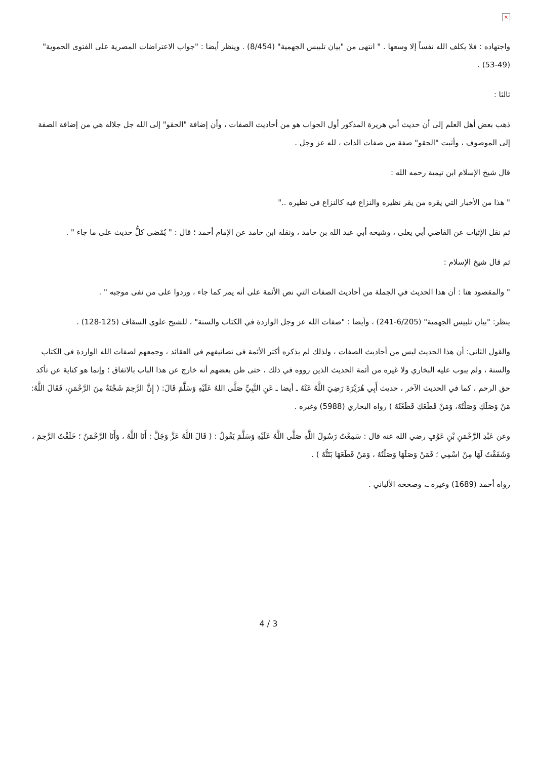×
واجتهاده : فلا يكلف الله نفساً إلا وسعها . " انتهى من "بيان تلبيس الجهمية" (8/454) . وينظر أيضا : "جواب الاعتراضات المصرية على الفتوى الحموية" (49-53) .
ثالثا :
ذهب بعض أهل العلم إلى أن حديث أبي هريرة المذكور أول الجواب هو من أحاديث الصفات ، وأن إضافة "الحقو" إلى الله جل جلاله هي من إضافة الصفة إلى الموصوف ، وأثبت "الحقو" صفة من صفات الذات ، لله عز وجل .
قال شيخ الإسلام ابن تيمية رحمه الله :
" هذا من الأخبار التي يقره من يقر نظيره والنزاع فيه كالنزاع في نظيره .."
ثم نقل الإثبات عن القاضي أبي يعلى ، وشيخه أبي عبد الله بن حامد ، ونقله ابن حامد عن الإمام أحمد ؛ قال : " يُمْضى كلُّ حديث على ما جاء " .
ثم قال شيخ الإسلام :
" والمقصود هنا : أن هذا الحديث في الجملة من أحاديث الصفات التي نص الأئمة على أنه يمر كما جاء ، وردوا على من نفى موجبه " .
ينظر: "بيان تلبيس الجهمية" (6/205-241) ، وأيضا : "صفات الله عز وجل الواردة في الكتاب والسنة" ، للشيخ علوي السقاف (125-128) .
والقول الثاني: أن هذا الحديث ليس من أحاديث الصفات ، ولذلك لم يذكره أكثر الأئمة في تصانيفهم في العقائد ، وجمعهم لصفات الله الواردة في الكتاب والسنة ، ولم يبوب عليه البخاري ولا غيره من أئمة الحديث الذين رووه في ذلك ، حتى ظن بعضهم أنه خارج عن هذا الباب بالاتفاق ؛ وإنما هو كناية عن تأكد حق الرحم ، كما في الحديث الآخر ، حديث أَبِي هُرَيْرَةَ رَضِيَ اللَّهُ عَنْهُ ـ أيضا ـ عَنِ النَّبِيِّ صَلَّى اللهُ عَلَيْهِ وَسَلَّمَ قَالَ: ( إِنَّ الرَّحِمَ شَجْنَةٌ مِنَ الرَّحْمَنِ، فَقَالَ اللَّهُ: مَنْ وَصَلَكِ وَصَلْتُهُ، وَمَنْ قَطَعَكِ قَطَعْتُهُ ) رواه البخاري (5988) وغيره .
وعن عَبْدِ الرَّحْمَنِ بْنِ عَوْفٍ رضي الله عنه قال : سَمِعْتُ رَسُولَ اللَّهِ صَلَّى اللَّهُ عَلَيْهِ وَسَلَّمَ يَقُولُ : ( قَالَ اللَّهُ عَزَّ وَجَلَّ : أَنَا اللَّهُ ، وَأَنَا الرَّحْمَنُ ؛ خَلَقْتُ الرَّحِمَ ، وَشَقَقْتُ لَهَا مِنْ اسْمِي ؛ فَمَنْ وَصَلَهَا وَصَلْتُهُ ، وَمَنْ قَطَعَهَا بَتَتُّهُ ) .
رواه أحمد (1689) وغيره ـ، وصححه الألباني .
4 / 3